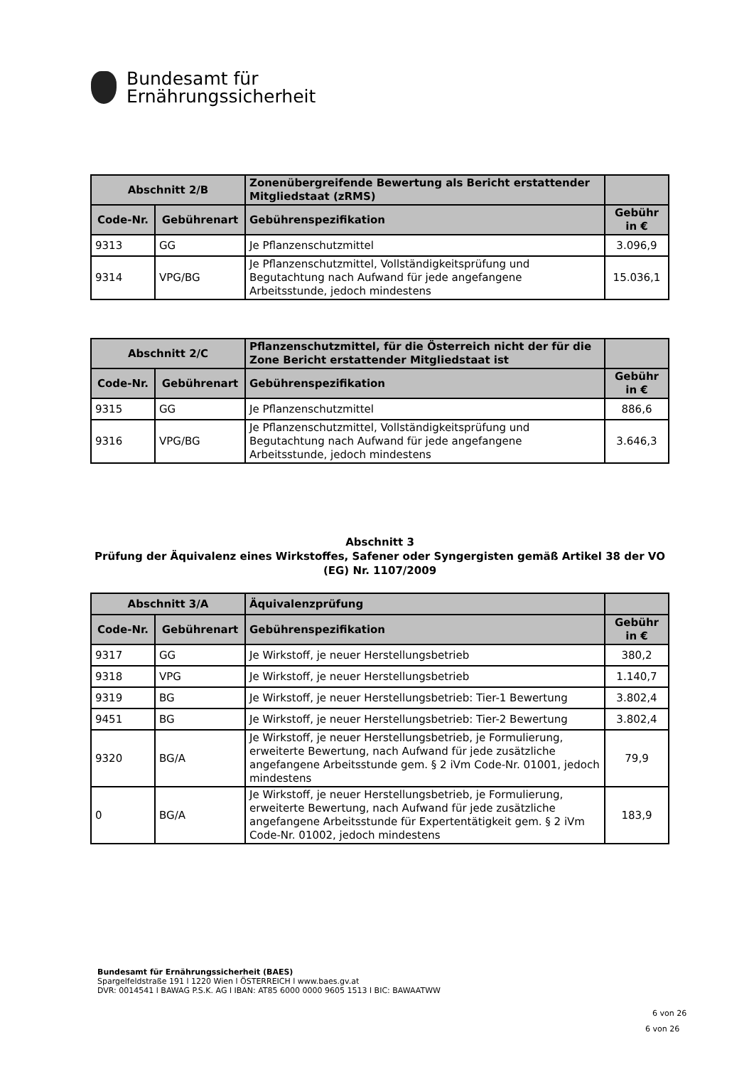Bundesamt für
Ernährungssicherheit
| Abschnitt 2/B | | Zonenübergreifende Bewertung als Bericht erstattender Mitgliedstaat (zRMS) | |
| --- | --- | --- | --- |
| Code-Nr. | Gebührenart | Gebührenspezifikation | Gebühr in € |
| 9313 | GG | Je Pflanzenschutzmittel | 3.096,9 |
| 9314 | VPG/BG | Je Pflanzenschutzmittel, Vollständigkeitsprüfung und Begutachtung nach Aufwand für jede angefangene Arbeitsstunde, jedoch mindestens | 15.036,1 |
| Abschnitt 2/C | | Pflanzenschutzmittel, für die Österreich nicht der für die Zone Bericht erstattender Mitgliedstaat ist | |
| --- | --- | --- | --- |
| Code-Nr. | Gebührenart | Gebührenspezifikation | Gebühr in € |
| 9315 | GG | Je Pflanzenschutzmittel | 886,6 |
| 9316 | VPG/BG | Je Pflanzenschutzmittel, Vollständigkeitsprüfung und Begutachtung nach Aufwand für jede angefangene Arbeitsstunde, jedoch mindestens | 3.646,3 |
Abschnitt 3
Prüfung der Äquivalenz eines Wirkstoffes, Safener oder Syngergisten gemäß Artikel 38 der VO (EG) Nr. 1107/2009
| Abschnitt 3/A | | Äquivalenzprüfung | |
| --- | --- | --- | --- |
| Code-Nr. | Gebührenart | Gebührenspezifikation | Gebühr in € |
| 9317 | GG | Je Wirkstoff, je neuer Herstellungsbetrieb | 380,2 |
| 9318 | VPG | Je Wirkstoff, je neuer Herstellungsbetrieb | 1.140,7 |
| 9319 | BG | Je Wirkstoff, je neuer Herstellungsbetrieb: Tier-1 Bewertung | 3.802,4 |
| 9451 | BG | Je Wirkstoff, je neuer Herstellungsbetrieb: Tier-2 Bewertung | 3.802,4 |
| 9320 | BG/A | Je Wirkstoff, je neuer Herstellungsbetrieb, je Formulierung, erweiterte Bewertung, nach Aufwand für jede zusätzliche angefangene Arbeitsstunde gem. § 2 iVm Code-Nr. 01001, jedoch mindestens | 79,9 |
| 0 | BG/A | Je Wirkstoff, je neuer Herstellungsbetrieb, je Formulierung, erweiterte Bewertung, nach Aufwand für jede zusätzliche angefangene Arbeitsstunde für Expertentätigkeit gem. § 2 iVm Code-Nr. 01002, jedoch mindestens | 183,9 |
Bundesamt für Ernährungssicherheit (BAES)
Spargelfeldstraße 191 l 1220 Wien l ÖSTERREICH l www.baes.gv.at
DVR: 0014541 l BAWAG P.S.K. AG l IBAN: AT85 6000 0000 9605 1513 l BIC: BAWAATWW
6 von 26
6 von 26